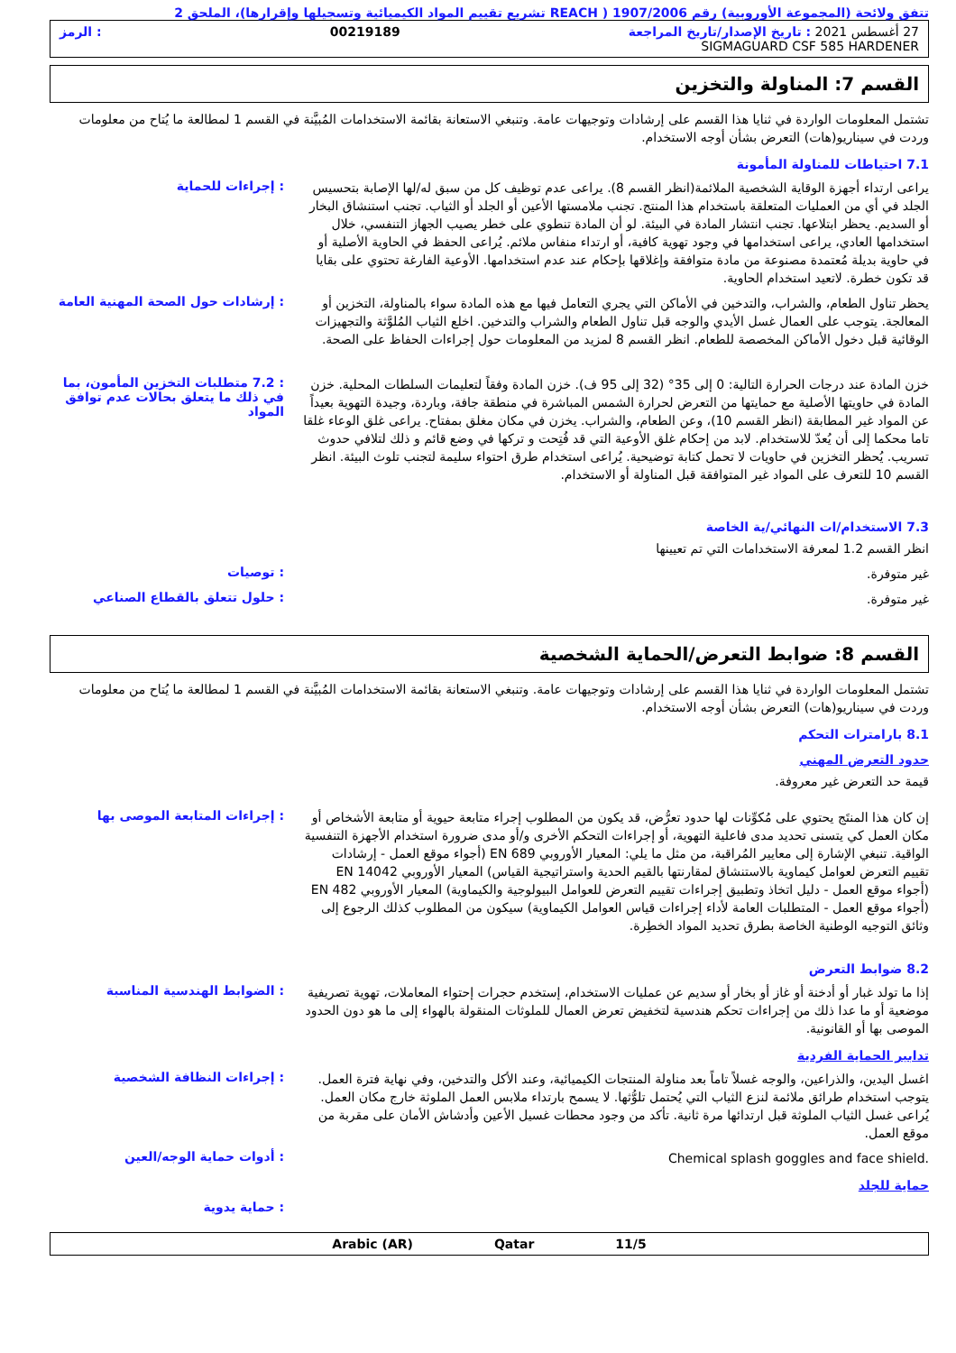تتفق ولائحة (المجموعة الأوروبية) رقم 1907/2006 ( REACH تشريع تقييم المواد الكيميائية وتسجيلها وإقرارها)، الملحق 2
27 أغسطس 2021 : تاريخ الإصدار/تاريخ المراجعة 00219189: الرمز
SIGMAGUARD CSF 585 HARDENER
القسم 7: المناولة والتخزين
تشتمل المعلومات الواردة في ثنايا هذا القسم على إرشادات وتوجيهات عامة. وتنبغي الاستعانة بقائمة الاستخدامات المُبيَّنة في القسم 1 لمطالعة ما يُتاح من معلومات وردت في سيناريو(هات) التعرض بشأن أوجه الاستخدام.
7.1 احتياطات للمناولة المأمونة
يراعى ارتداء أجهزة الوقاية الشخصية الملائمة(انظر القسم 8). يراعى عدم توظيف كل من سبق له/لها الإصابة بتحسيس الجلد في أي من العمليات المتعلقة باستخدام هذا المنتج. تجنب ملامستها الأعين أو الجلد أو الثياب. تجنب استنشاق البخار أو السديم. يحظر ابتلاعها. تجنب انتشار المادة في البيئة. لو أن المادة تنطوي على خطر يصيب الجهاز التنفسي، خلال استخدامها العادي، يراعى استخدامها في وجود تهوية كافية، أو ارتداء منفاس ملائم. يُراعى الحفظ في الحاوية الأصلية أو في حاوية بديلة مُعتمدة مصنوعة من مادة متوافقة وإغلاقها بإحكام عند عدم استخدامها. الأوعية الفارغة تحتوي على بقايا قد تكون خطرة. لاتعيد استخدام الحاوية.
: إجراءات للحماية
يحظر تناول الطعام، والشراب، والتدخين في الأماكن التي يجري التعامل فيها مع هذه المادة سواء بالمناولة، التخزين أو المعالجة. يتوجب على العمال غسل الأيدي والوجه قبل تناول الطعام والشراب والتدخين. اخلع الثياب المُلوَّثة والتجهيزات الوقائية قبل دخول الأماكن المخصصة للطعام. انظر القسم 8 لمزيد من المعلومات حول إجراءات الحفاظ على الصحة.
: إرشادات حول الصحة المهنية العامة
خزن المادة عند درجات الحرارة التالية: 0 إلى 35° (32 إلى 95 ف). خزن المادة وفقاً لتعليمات السلطات المحلية. خزن المادة في حاويتها الأصلية مع حمايتها من التعرض لحرارة الشمس المباشرة في منطقة جافة، وباردة، وجيدة التهوية بعيداً عن المواد غير المطابقة (انظر القسم 10)، وعن الطعام، والشراب. يخزن في مكان مغلق بمفتاح. يراعى غلق الوعاء غلقا تاما محكما إلى أن يُعدّ للاستخدام. لابد من إحكام غلق الأوعية التي قد فُتِحت و تركها في وضع قائم و ذلك لتلافي حدوث تسريب. يُحظر التخزين في حاويات لا تحمل كتابة توضيحية. يُراعى استخدام طرق احتواء سليمة لتجنب تلوث البيئة. انظر القسم 10 للتعرف على المواد غير المتوافقة قبل المناولة أو الاستخدام.
: 7.2 متطلبات التخزين المأمون، بما في ذلك ما يتعلق بحالات عدم توافق المواد
7.3 الاستخدام/ات النهائي/ية الخاصة
انظر القسم 1.2 لمعرفة الاستخدامات التي تم تعيينها
غير متوفرة.
: توصيات
غير متوفرة.
: حلول تتعلق بالقطاع الصناعي
القسم 8: ضوابط التعرض/الحماية الشخصية
تشتمل المعلومات الواردة في ثنايا هذا القسم على إرشادات وتوجيهات عامة. وتنبغي الاستعانة بقائمة الاستخدامات المُبيَّنة في القسم 1 لمطالعة ما يُتاح من معلومات وردت في سيناريو(هات) التعرض بشأن أوجه الاستخدام.
8.1 بارامترات التحكم
حدود التعرض المهني
قيمة حد التعرض غير معروفة.
إن كان هذا المنتَج يحتوي على مُكوِّنات لها حدود تعرُّض، قد يكون من المطلوب إجراء متابعة حيوية أو متابعة الأشخاص أو مكان العمل كي يتسنى تحديد مدى فاعلية التهوية، أو إجراءات التحكم الأخرى و/أو مدى ضرورة استخدام الأجهزة التنفسية الواقية. تنبغي الإشارة إلى معايير المُراقبة، من مثل ما يلي: المعيار الأوروبي EN 689 (أجواء موقع العمل - إرشادات تقييم التعرض لعوامل كيماوية بالاستنشاق لمقارنتها بالقيم الحدية واستراتيجية القياس) المعيار الأوروبي EN 14042 (أجواء موقع العمل - دليل اتخاذ وتطبيق إجراءات تقييم التعرض للعوامل البيولوجية والكيماوية) المعيار الأوروبي EN 482 (أجواء موقع العمل - المتطلبات العامة لأداء إجراءات قياس العوامل الكيماوية) سيكون من المطلوب كذلك الرجوع إلى وثائق التوجيه الوطنية الخاصة بطرق تحديد المواد الخطِرة.
: إجراءات المتابعة الموصى بها
8.2 ضوابط التعرض
إذا ما تولد غبار أو أدخنة أو غاز أو بخار أو سديم عن عمليات الاستخدام، إستخدم حجرات إحتواء المعاملات، تهوية تصريفية موضعية أو ما عدا ذلك من إجراءات تحكم هندسية لتخفيض تعرض العمال للملوثات المنقولة بالهواء إلى ما هو دون الحدود الموصى بها أو القانونية.
: الضوابط الهندسية المناسبة
تدابير الحماية الفردية
اغسل اليدين، والذراعين، والوجه غسلاً تاماً بعد مناولة المنتجات الكيميائية، وعند الأكل والتدخين، وفي نهاية فترة العمل. يتوجب استخدام طرائق ملائمة لنزع الثياب التي يُحتمل تلوُّثها. لا يسمح بارتداء ملابس العمل الملوثة خارج مكان العمل. يُراعى غسل الثياب الملوثة قبل ارتدائها مرة ثانية. تأكد من وجود محطات غسيل الأعين وأدشاش الأمان على مقربة من موقع العمل.
: إجراءات النظافة الشخصية
Chemical splash goggles and face shield.
: أدوات حماية الوجه/العين
حماية للجلد
: حماية يدوية
11/5 Qatar Arabic (AR)